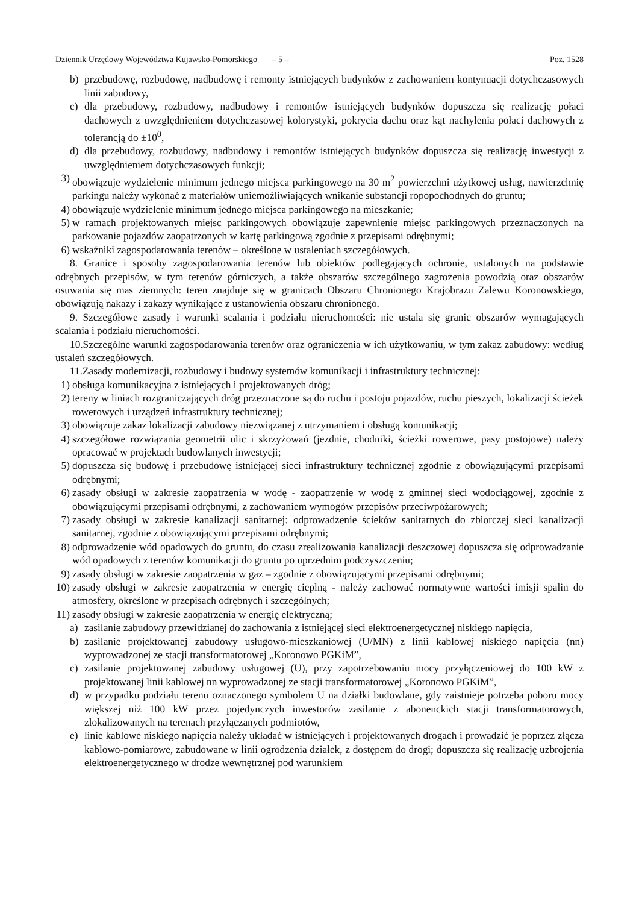Dziennik Urzędowy Województwa Kujawsko-Pomorskiego – 5 – Poz. 1528
b) przebudowę, rozbudowę, nadbudowę i remonty istniejących budynków z zachowaniem kontynuacji dotychczasowych linii zabudowy,
c) dla przebudowy, rozbudowy, nadbudowy i remontów istniejących budynków dopuszcza się realizację połaci dachowych z uwzględnieniem dotychczasowej kolorystyki, pokrycia dachu oraz kąt nachylenia połaci dachowych z tolerancją do ±10<sup>0</sup>,
d) dla przebudowy, rozbudowy, nadbudowy i remontów istniejących budynków dopuszcza się realizację inwestycji z uwzględnieniem dotychczasowych funkcji;
3) obowiązuje wydzielenie minimum jednego miejsca parkingowego na 30 m<sup>2</sup> powierzchni użytkowej usług, nawierzchnię parkingu należy wykonać z materiałów uniemożliwiających wnikanie substancji ropopochodnych do gruntu;
4) obowiązuje wydzielenie minimum jednego miejsca parkingowego na mieszkanie;
5) w ramach projektowanych miejsc parkingowych obowiązuje zapewnienie miejsc parkingowych przeznaczonych na parkowanie pojazdów zaopatrzonych w kartę parkingową zgodnie z przepisami odrębnymi;
6) wskaźniki zagospodarowania terenów – określone w ustaleniach szczegółowych.
8. Granice i sposoby zagospodarowania terenów lub obiektów podlegających ochronie, ustalonych na podstawie odrębnych przepisów, w tym terenów górniczych, a także obszarów szczególnego zagrożenia powodzią oraz obszarów osuwania się mas ziemnych: teren znajduje się w granicach Obszaru Chronionego Krajobrazu Zalewu Koronowskiego, obowiązują nakazy i zakazy wynikające z ustanowienia obszaru chronionego.
9. Szczegółowe zasady i warunki scalania i podziału nieruchomości: nie ustala się granic obszarów wymagających scalania i podziału nieruchomości.
10.Szczególne warunki zagospodarowania terenów oraz ograniczenia w ich użytkowaniu, w tym zakaz zabudowy: według ustaleń szczegółowych.
11.Zasady modernizacji, rozbudowy i budowy systemów komunikacji i infrastruktury technicznej:
1) obsługa komunikacyjna z istniejących i projektowanych dróg;
2) tereny w liniach rozgraniczających dróg przeznaczone są do ruchu i postoju pojazdów, ruchu pieszych, lokalizacji ścieżek rowerowych i urządzeń infrastruktury technicznej;
3) obowiązuje zakaz lokalizacji zabudowy niezwiązanej z utrzymaniem i obsługą komunikacji;
4) szczegółowe rozwiązania geometrii ulic i skrzyżowań (jezdnie, chodniki, ścieżki rowerowe, pasy postojowe) należy opracować w projektach budowlanych inwestycji;
5) dopuszcza się budowę i przebudowę istniejącej sieci infrastruktury technicznej zgodnie z obowiązującymi przepisami odrębnymi;
6) zasady obsługi w zakresie zaopatrzenia w wodę - zaopatrzenie w wodę z gminnej sieci wodociągowej, zgodnie z obowiązującymi przepisami odrębnymi, z zachowaniem wymogów przepisów przeciwpożarowych;
7) zasady obsługi w zakresie kanalizacji sanitarnej: odprowadzenie ścieków sanitarnych do zbiorczej sieci kanalizacji sanitarnej, zgodnie z obowiązującymi przepisami odrębnymi;
8) odprowadzenie wód opadowych do gruntu, do czasu zrealizowania kanalizacji deszczowej dopuszcza się odprowadzanie wód opadowych z terenów komunikacji do gruntu po uprzednim podczyszczeniu;
9) zasady obsługi w zakresie zaopatrzenia w gaz – zgodnie z obowiązującymi przepisami odrębnymi;
10) zasady obsługi w zakresie zaopatrzenia w energię cieplną - należy zachować normatywne wartości imisji spalin do atmosfery, określone w przepisach odrębnych i szczególnych;
11) zasady obsługi w zakresie zaopatrzenia w energię elektryczną;
a) zasilanie zabudowy przewidzianej do zachowania z istniejącej sieci elektroenergetycznej niskiego napięcia,
b) zasilanie projektowanej zabudowy usługowo-mieszkaniowej (U/MN) z linii kablowej niskiego napięcia (nn) wyprowadzonej ze stacji transformatorowej „Koronowo PGKiM”,
c) zasilanie projektowanej zabudowy usługowej (U), przy zapotrzebowaniu mocy przyłączeniowej do 100 kW z projektowanej linii kablowej nn wyprowadzonej ze stacji transformatorowej „Koronowo PGKiM”,
d) w przypadku podziału terenu oznaczonego symbolem U na działki budowlane, gdy zaistnieje potrzeba poboru mocy większej niż 100 kW przez pojedynczych inwestorów zasilanie z abonenckich stacji transformatorowych, zlokalizowanych na terenach przyłączanych podmiotów,
e) linie kablowe niskiego napięcia należy układać w istniejących i projektowanych drogach i prowadzić je poprzez złącza kablowo-pomiarowe, zabudowane w linii ogrodzenia działek, z dostępem do drogi; dopuszcza się realizację uzbrojenia elektroenergetycznego w drodze wewnętrznej pod warunkiem